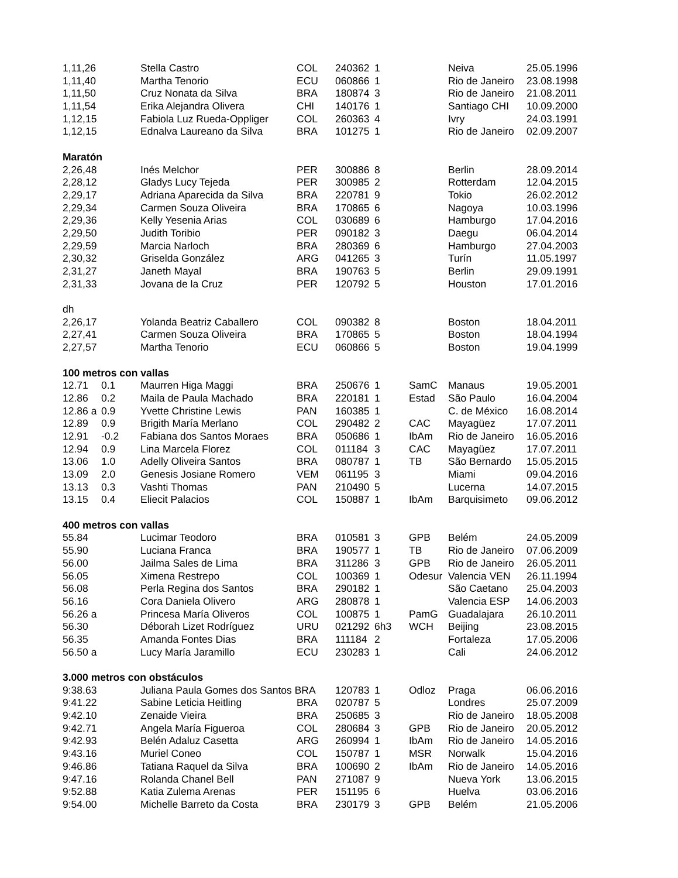| 1,11,26 | | Stella Castro | COL | 240362 | 1 | | Neiva | 25.05.1996 |
| 1,11,40 | | Martha Tenorio | ECU | 060866 | 1 | | Rio de Janeiro | 23.08.1998 |
| 1,11,50 | | Cruz Nonata da Silva | BRA | 180874 | 3 | | Rio de Janeiro | 21.08.2011 |
| 1,11,54 | | Erika Alejandra Olivera | CHI | 140176 | 1 | | Santiago CHI | 10.09.2000 |
| 1,12,15 | | Fabiola Luz Rueda-Oppliger | COL | 260363 | 4 | | Ivry | 24.03.1991 |
| 1,12,15 | | Ednalva Laureano da Silva | BRA | 101275 | 1 | | Rio de Janeiro | 02.09.2007 |
| Maratón | | | | | | | | |
| 2,26,48 | | Inés Melchor | PER | 300886 | 8 | | Berlin | 28.09.2014 |
| 2,28,12 | | Gladys Lucy Tejeda | PER | 300985 | 2 | | Rotterdam | 12.04.2015 |
| 2,29,17 | | Adriana Aparecida da Silva | BRA | 220781 | 9 | | Tokio | 26.02.2012 |
| 2,29,34 | | Carmen Souza Oliveira | BRA | 170865 | 6 | | Nagoya | 10.03.1996 |
| 2,29,36 | | Kelly Yesenia Arias | COL | 030689 | 6 | | Hamburgo | 17.04.2016 |
| 2,29,50 | | Judith Toribio | PER | 090182 | 3 | | Daegu | 06.04.2014 |
| 2,29,59 | | Marcia Narloch | BRA | 280369 | 6 | | Hamburgo | 27.04.2003 |
| 2,30,32 | | Griselda González | ARG | 041265 | 3 | | Turín | 11.05.1997 |
| 2,31,27 | | Janeth Mayal | BRA | 190763 | 5 | | Berlin | 29.09.1991 |
| 2,31,33 | | Jovana de la Cruz | PER | 120792 | 5 | | Houston | 17.01.2016 |
| dh | | | | | | | | |
| 2,26,17 | | Yolanda Beatriz Caballero | COL | 090382 | 8 | | Boston | 18.04.2011 |
| 2,27,41 | | Carmen Souza Oliveira | BRA | 170865 | 5 | | Boston | 18.04.1994 |
| 2,27,57 | | Martha Tenorio | ECU | 060866 | 5 | | Boston | 19.04.1999 |
| 100 metros con vallas | | | | | | | | |
| 12.71 | 0.1 | Maurren Higa Maggi | BRA | 250676 | 1 | SamC | Manaus | 19.05.2001 |
| 12.86 | 0.2 | Maila de Paula Machado | BRA | 220181 | 1 | Estad | São Paulo | 16.04.2004 |
| 12.86 a | 0.9 | Yvette Christine Lewis | PAN | 160385 | 1 | | C. de México | 16.08.2014 |
| 12.89 | 0.9 | Brigith María Merlano | COL | 290482 | 2 | CAC | Mayagüez | 17.07.2011 |
| 12.91 | -0.2 | Fabiana dos Santos Moraes | BRA | 050686 | 1 | IbAm | Rio de Janeiro | 16.05.2016 |
| 12.94 | 0.9 | Lina Marcela Florez | COL | 011184 | 3 | CAC | Mayagüez | 17.07.2011 |
| 13.06 | 1.0 | Adelly Oliveira Santos | BRA | 080787 | 1 | TB | São Bernardo | 15.05.2015 |
| 13.09 | 2.0 | Genesis Josiane Romero | VEM | 061195 | 3 | | Miami | 09.04.2016 |
| 13.13 | 0.3 | Vashti Thomas | PAN | 210490 | 5 | | Lucerna | 14.07.2015 |
| 13.15 | 0.4 | Eliecit Palacios | COL | 150887 | 1 | IbAm | Barquisimeto | 09.06.2012 |
| 400 metros con vallas | | | | | | | | |
| 55.84 | | Lucimar Teodoro | BRA | 010581 | 3 | GPB | Belém | 24.05.2009 |
| 55.90 | | Luciana Franca | BRA | 190577 | 1 | TB | Rio de Janeiro | 07.06.2009 |
| 56.00 | | Jailma Sales de Lima | BRA | 311286 | 3 | GPB | Rio de Janeiro | 26.05.2011 |
| 56.05 | | Ximena Restrepo | COL | 100369 | 1 | Odesur | Valencia VEN | 26.11.1994 |
| 56.08 | | Perla Regina dos Santos | BRA | 290182 | 1 | | São Caetano | 25.04.2003 |
| 56.16 | | Cora Daniela Olivero | ARG | 280878 | 1 | | Valencia ESP | 14.06.2003 |
| 56.26 a | | Princesa María Oliveros | COL | 100875 | 1 | PamG | Guadalajara | 26.10.2011 |
| 56.30 | | Déborah Lizet Rodríguez | URU | 021292 | 6h3 | WCH | Beijing | 23.08.2015 |
| 56.35 | | Amanda Fontes Dias | BRA | 111184 | 2 | | Fortaleza | 17.05.2006 |
| 56.50 a | | Lucy María Jaramillo | ECU | 230283 | 1 | | Cali | 24.06.2012 |
| 3.000 metros con obstáculos | | | | | | | | |
| 9:38.63 | | Juliana Paula Gomes dos Santos BRA | | 120783 | 1 | Odloz | Praga | 06.06.2016 |
| 9:41.22 | | Sabine Leticia Heitling | BRA | 020787 | 5 | | Londres | 25.07.2009 |
| 9:42.10 | | Zenaide Vieira | BRA | 250685 | 3 | | Rio de Janeiro | 18.05.2008 |
| 9:42.71 | | Angela María Figueroa | COL | 280684 | 3 | GPB | Rio de Janeiro | 20.05.2012 |
| 9:42.93 | | Belén Adaluz Casetta | ARG | 260994 | 1 | IbAm | Rio de Janeiro | 14.05.2016 |
| 9:43.16 | | Muriel Coneo | COL | 150787 | 1 | MSR | Norwalk | 15.04.2016 |
| 9:46.86 | | Tatiana Raquel da Silva | BRA | 100690 | 2 | IbAm | Rio de Janeiro | 14.05.2016 |
| 9:47.16 | | Rolanda Chanel Bell | PAN | 271087 | 9 | | Nueva York | 13.06.2015 |
| 9:52.88 | | Katia Zulema Arenas | PER | 151195 | 6 | | Huelva | 03.06.2016 |
| 9:54.00 | | Michelle Barreto da Costa | BRA | 230179 | 3 | GPB | Belém | 21.05.2006 |